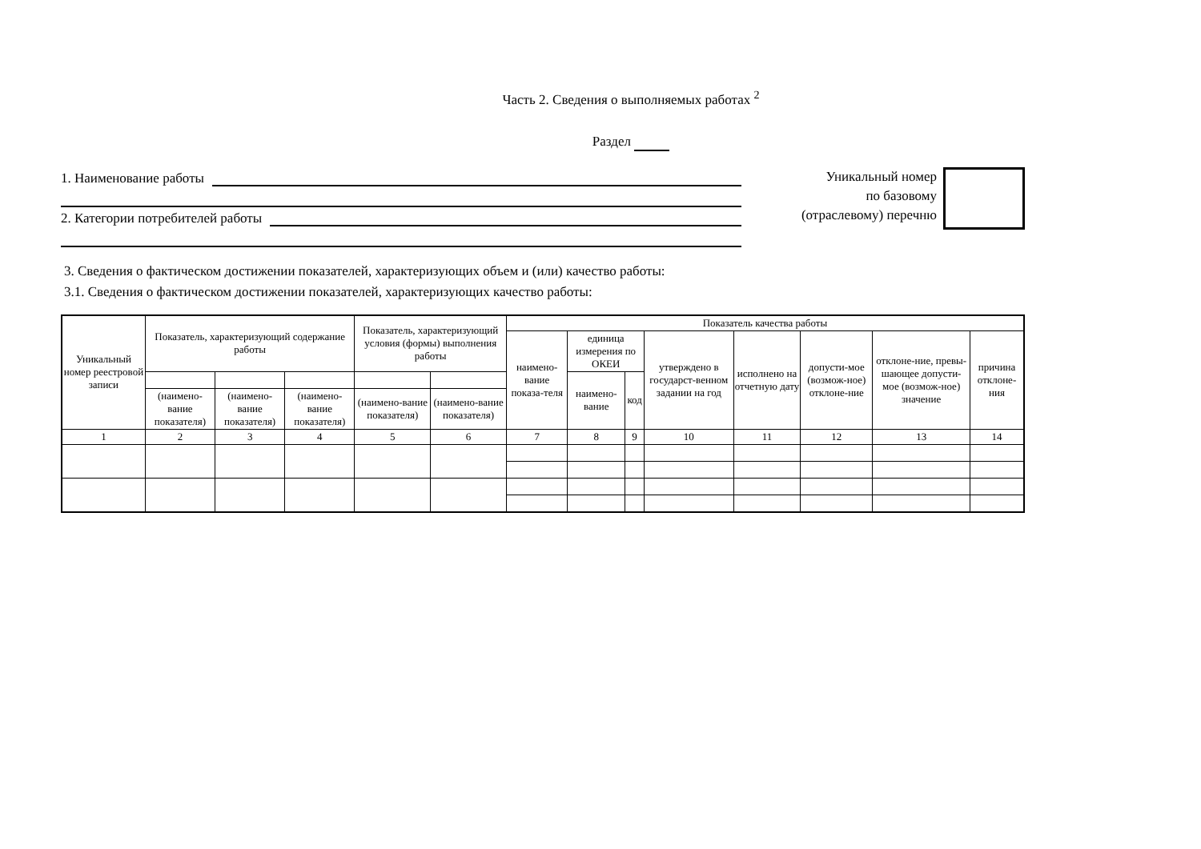Часть 2. Сведения о выполняемых работах <sup>2</sup>
Раздел
1. Наименование работы
2. Категории потребителей работы
Уникальный номер
по базовому
(отраслевому) перечню
3. Сведения о фактическом достижении показателей, характеризующих объем и (или) качество работы:
3.1. Сведения о фактическом достижении показателей, характеризующих качество работы:
| Уникальный номер реестровой записи | Показатель, характеризующий содержание работы | | | Показатель, характеризующий условия (формы) выполнения работы | | Показатель качества работы | | | | | | | |
| --- | --- | --- | --- | --- | --- | --- | --- | --- | --- | --- | --- | --- | --- |
| | | | | | | наимено-вание показа-теля | единица измерения по ОКЕИ | | утверждено в государст-венном задании на год | исполнено на отчетную дату | допусти-мое (возмож-ное) отклоне-ние | отклоне-ние, превы-шающее допусти-мое (возмож-ное) значение | причина отклоне-ния |
| | | | | | | | наимено-вание | код | | | | | |
| | (наимено-вание показателя) | (наимено-вание показателя) | (наимено-вание показателя) | (наимено-вание показателя) | (наимено-вание показателя) | | | | | | | | |
| 1 | 2 | 3 | 4 | 5 | 6 | 7 | 8 | 9 | 10 | 11 | 12 | 13 | 14 |